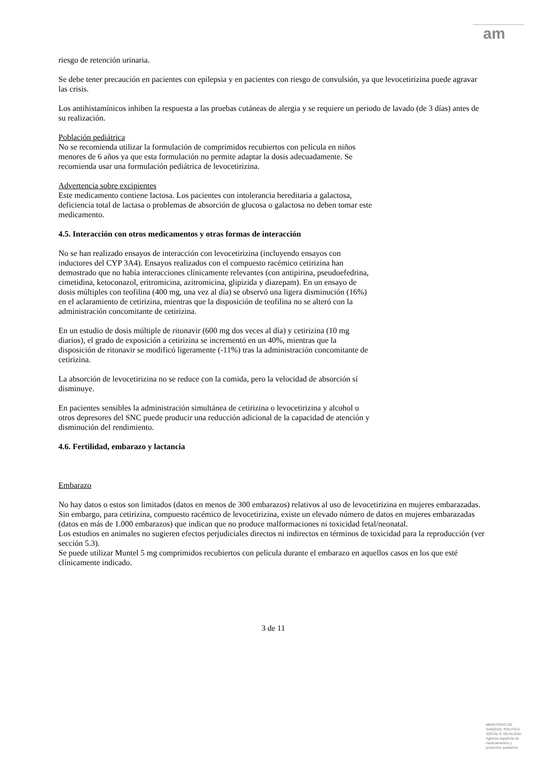am
riesgo de retención urinaria.
Se debe tener precaución en pacientes con epilepsia y en pacientes con riesgo de convulsión, ya que levocetirizina puede agravar las crisis.
Los antihistamínicos inhiben la respuesta a las pruebas cutáneas de alergia y se requiere un periodo de lavado (de 3 días) antes de su realización.
Población pediátrica
No se recomienda utilizar la formulación de comprimidos recubiertos con película en niños
menores de 6 años ya que esta formulación no permite adaptar la dosis adecuadamente. Se
recomienda usar una formulación pediátrica de levocetirizina.
Advertencia sobre excipientes
Este medicamento contiene lactosa. Los pacientes con intolerancia hereditaria a galactosa,
deficiencia total de lactasa o problemas de absorción de glucosa o galactosa no deben tomar este
medicamento.
4.5. Interacción con otros medicamentos y otras formas de interacción
No se han realizado ensayos de interacción con levocetirizina (incluyendo ensayos con
inductores del CYP 3A4). Ensayos realizados con el compuesto racémico cetirizina han
demostrado que no había interacciones clínicamente relevantes (con antipirina, pseudoefedrina,
cimetidina, ketoconazol, eritromicina, azitromicina, glipizida y diazepam). En un ensayo de
dosis múltiples con teofilina (400 mg, una vez al día) se observó una ligera disminución (16%)
en el aclaramiento de cetirizina, mientras que la disposición de teofilina no se alteró con la
administración concomitante de cetirizina.
En un estudio de dosis múltiple de ritonavir (600 mg dos veces al día) y cetirizina (10 mg
diarios), el grado de exposición a cetirizina se incrementó en un 40%, mientras que la
disposición de ritonavir se modificó ligeramente (-11%) tras la administración concomitante de
cetirizina.
La absorción de levocetirizina no se reduce con la comida, pero la velocidad de absorción sí
disminuye.
En pacientes sensibles la administración simultánea de cetirizina o levocetirizina y alcohol u
otros depresores del SNC puede producir una reducción adicional de la capacidad de atención y
disminución del rendimiento.
4.6. Fertilidad, embarazo y lactancia
Embarazo
No hay datos o estos son limitados (datos en menos de 300 embarazos) relativos al uso de levocetirizina en mujeres embarazadas. Sin embargo, para cetirizina, compuesto racémico de levocetirizina, existe un elevado número de datos en mujeres embarazadas (datos en más de 1.000 embarazos) que indican que no produce malformaciones ni toxicidad fetal/neonatal.
Los estudios en animales no sugieren efectos perjudiciales directos ni indirectos en términos de toxicidad para la reproducción (ver sección 5.3).
Se puede utilizar Muntel 5 mg comprimidos recubiertos con película durante el embarazo en aquellos casos en los que esté clínicamente indicado.
3 de 11
MINISTERIO DE
SANIDAD, POLITICA
SOCIAL E IGUALDAD
Agencia española de
medicamentos y
productos sanitarios